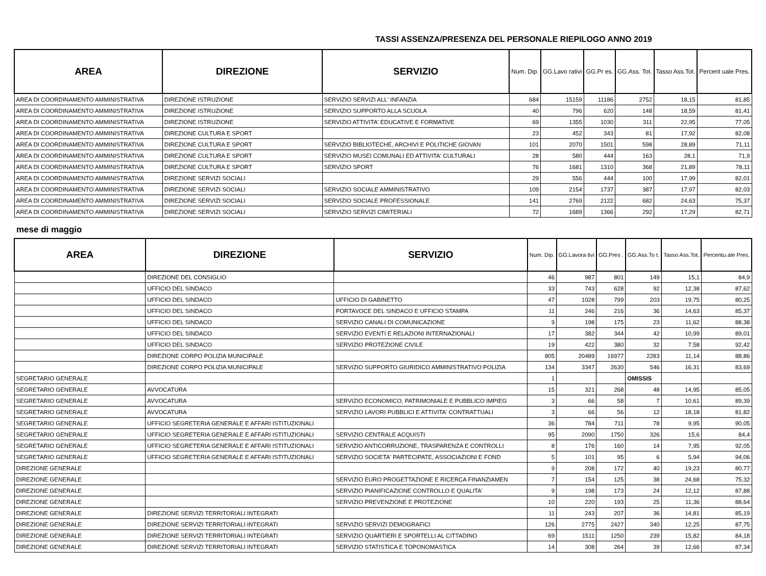TASSI ASSENZA/PRESENZA DEL PERSONALE RIEPILOGO ANNO 2019
| AREA | DIREZIONE | SERVIZIO | Num. Dip. | GG.Lavo rativi | GG.Pr es. | GG.Ass. Tot. | Tasso Ass.Tot. | Percent uale Pres. |
| --- | --- | --- | --- | --- | --- | --- | --- | --- |
| AREA DI COORDINAMENTO AMMINISTRATIVA | DIREZIONE ISTRUZIONE | SERVIZIO SERVIZI ALL' INFANZIA | 684 | 15159 | 11186 | 2752 | 18,15 | 81,85 |
| AREA DI COORDINAMENTO AMMINISTRATIVA | DIREZIONE ISTRUZIONE | SERVIZIO SUPPORTO ALLA SCUOLA | 40 | 796 | 620 | 148 | 18,59 | 81,41 |
| AREA DI COORDINAMENTO AMMINISTRATIVA | DIREZIONE ISTRUZIONE | SERVIZIO ATTIVITA' EDUCATIVE E FORMATIVE | 69 | 1355 | 1030 | 311 | 22,95 | 77,05 |
| AREA DI COORDINAMENTO AMMINISTRATIVA | DIREZIONE CULTURA E SPORT | | 23 | 452 | 343 | 81 | 17,92 | 82,08 |
| AREA DI COORDINAMENTO AMMINISTRATIVA | DIREZIONE CULTURA E SPORT | SERVIZIO BIBLIOTECHE, ARCHIVI E POLITICHE GIOVAN | 101 | 2070 | 1501 | 598 | 28,89 | 71,11 |
| AREA DI COORDINAMENTO AMMINISTRATIVA | DIREZIONE CULTURA E SPORT | SERVIZIO MUSEI COMUNALI ED ATTIVITA' CULTURALI | 28 | 580 | 444 | 163 | 28,1 | 71,9 |
| AREA DI COORDINAMENTO AMMINISTRATIVA | DIREZIONE CULTURA E SPORT | SERVIZIO SPORT | 76 | 1681 | 1310 | 368 | 21,89 | 78,11 |
| AREA DI COORDINAMENTO AMMINISTRATIVA | DIREZIONE SERVIZI SOCIALI | | 29 | 556 | 444 | 100 | 17,99 | 82,01 |
| AREA DI COORDINAMENTO AMMINISTRATIVA | DIREZIONE SERVIZI SOCIALI | SERVIZIO SOCIALE AMMINISTRATIVO | 109 | 2154 | 1737 | 387 | 17,97 | 82,03 |
| AREA DI COORDINAMENTO AMMINISTRATIVA | DIREZIONE SERVIZI SOCIALI | SERVIZIO SOCIALE PROFESSIONALE | 141 | 2769 | 2122 | 682 | 24,63 | 75,37 |
| AREA DI COORDINAMENTO AMMINISTRATIVA | DIREZIONE SERVIZI SOCIALI | SERVIZIO SERVIZI CIMITERIALI | 72 | 1689 | 1366 | 292 | 17,29 | 82,71 |
mese di maggio
| AREA | DIREZIONE | SERVIZIO | Num. Dip. | GG.Lavora tivi | GG.Pres . | GG.Ass.To t. | Tasso Ass.Tot. | Percentu ale Pres. |
| --- | --- | --- | --- | --- | --- | --- | --- | --- |
| | DIREZIONE DEL CONSIGLIO | | 46 | 987 | 801 | 149 | 15,1 | 84,9 |
| | UFFICIO DEL SINDACO | | 33 | 743 | 628 | 92 | 12,38 | 87,62 |
| | UFFICIO DEL SINDACO | UFFICIO DI GABINETTO | 47 | 1028 | 799 | 203 | 19,75 | 80,25 |
| | UFFICIO DEL SINDACO | PORTAVOCE DEL SINDACO E UFFICIO STAMPA | 11 | 246 | 216 | 36 | 14,63 | 85,37 |
| | UFFICIO DEL SINDACO | SERVIZIO CANALI DI COMUNICAZIONE | 9 | 198 | 175 | 23 | 11,62 | 88,38 |
| | UFFICIO DEL SINDACO | SERVIZIO EVENTI E RELAZIONI INTERNAZIONALI | 17 | 382 | 344 | 42 | 10,99 | 89,01 |
| | UFFICIO DEL SINDACO | SERVIZIO PROTEZIONE CIVILE | 19 | 422 | 380 | 32 | 7,58 | 92,42 |
| | DIREZIONE CORPO POLIZIA MUNICIPALE | | 805 | 20489 | 16977 | 2283 | 11,14 | 88,86 |
| | DIREZIONE CORPO POLIZIA MUNICIPALE | SERVIZIO SUPPORTO GIURIDICO AMMINISTRATIVO POLIZIA | 134 | 3347 | 2630 | 546 | 16,31 | 83,69 |
| SEGRETARIO GENERALE | | | 1 | | | OMISSIS | | |
| SEGRETARIO GENERALE | AVVOCATURA | | 15 | 321 | 268 | 48 | 14,95 | 85,05 |
| SEGRETARIO GENERALE | AVVOCATURA | SERVIZIO ECONOMICO, PATRIMONIALE E PUBBLICO IMPIEG | 3 | 66 | 58 | 7 | 10,61 | 89,39 |
| SEGRETARIO GENERALE | AVVOCATURA | SERVIZIO LAVORI PUBBLICI E ATTIVITA' CONTRATTUALI | 3 | 66 | 56 | 12 | 18,18 | 81,82 |
| SEGRETARIO GENERALE | UFFICIO SEGRETERIA GENERALE E AFFARI ISTITUZIONALI | | 36 | 784 | 711 | 78 | 9,95 | 90,05 |
| SEGRETARIO GENERALE | UFFICIO SEGRETERIA GENERALE E AFFARI ISTITUZIONALI | SERVIZIO CENTRALE ACQUISTI | 95 | 2090 | 1750 | 326 | 15,6 | 84,4 |
| SEGRETARIO GENERALE | UFFICIO SEGRETERIA GENERALE E AFFARI ISTITUZIONALI | SERVIZIO ANTICORRUZIONE, TRASPARENZA E CONTROLLI | 8 | 176 | 160 | 14 | 7,95 | 92,05 |
| SEGRETARIO GENERALE | UFFICIO SEGRETERIA GENERALE E AFFARI ISTITUZIONALI | SERVIZIO SOCIETA' PARTECIPATE, ASSOCIAZIONI E FOND | 5 | 101 | 95 | 6 | 5,94 | 94,06 |
| DIREZIONE GENERALE | | | 9 | 208 | 172 | 40 | 19,23 | 80,77 |
| DIREZIONE GENERALE | | SERVIZIO EURO PROGETTAZIONE E RICERCA FINANZIAMEN | 7 | 154 | 125 | 38 | 24,68 | 75,32 |
| DIREZIONE GENERALE | | SERVIZIO PIANIFICAZIONE CONTROLLO E QUALITA' | 9 | 198 | 173 | 24 | 12,12 | 87,88 |
| DIREZIONE GENERALE | | SERVIZIO PREVENZIONE E PROTEZIONE | 10 | 220 | 193 | 25 | 11,36 | 88,64 |
| DIREZIONE GENERALE | DIREZIONE SERVIZI TERRITORIALI INTEGRATI | | 11 | 243 | 207 | 36 | 14,81 | 85,19 |
| DIREZIONE GENERALE | DIREZIONE SERVIZI TERRITORIALI INTEGRATI | SERVIZIO SERVIZI DEMOGRAFICI | 126 | 2775 | 2427 | 340 | 12,25 | 87,75 |
| DIREZIONE GENERALE | DIREZIONE SERVIZI TERRITORIALI INTEGRATI | SERVIZIO QUARTIERI E SPORTELLI AL CITTADINO | 69 | 1511 | 1250 | 239 | 15,82 | 84,18 |
| DIREZIONE GENERALE | DIREZIONE SERVIZI TERRITORIALI INTEGRATI | SERVIZIO STATISTICA E TOPONOMASTICA | 14 | 308 | 264 | 39 | 12,66 | 87,34 |